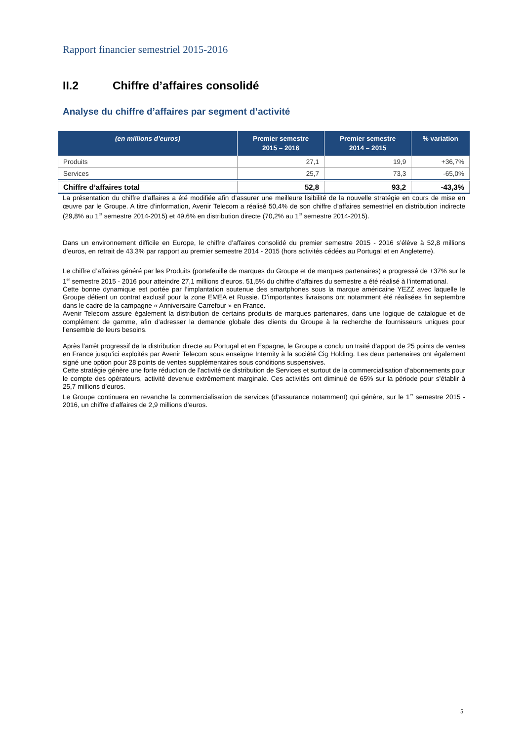Rapport financier semestriel 2015-2016
II.2 Chiffre d’affaires consolidé
Analyse du chiffre d’affaires par segment d’activité
| (en millions d’euros) | Premier semestre 2015 – 2016 | Premier semestre 2014 – 2015 | % variation |
| --- | --- | --- | --- |
| Produits | 27,1 | 19,9 | +36,7% |
| Services | 25,7 | 73,3 | -65,0% |
| Chiffre d’affaires total | 52,8 | 93,2 | -43,3% |
La présentation du chiffre d’affaires a été modifiée afin d’assurer une meilleure lisibilité de la nouvelle stratégie en cours de mise en œuvre par le Groupe. A titre d’information, Avenir Telecom a réalisé 50,4% de son chiffre d’affaires semestriel en distribution indirecte (29,8% au 1<sup>er</sup> semestre 2014-2015) et 49,6% en distribution directe (70,2% au 1<sup>er</sup> semestre 2014-2015).
Dans un environnement difficile en Europe, le chiffre d’affaires consolidé du premier semestre 2015 - 2016 s’élève à 52,8 millions d’euros, en retrait de 43,3% par rapport au premier semestre 2014 - 2015 (hors activités cédées au Portugal et en Angleterre).
Le chiffre d’affaires généré par les Produits (portefeuille de marques du Groupe et de marques partenaires) a progressé de +37% sur le 1<sup>er</sup> semestre 2015 - 2016 pour atteindre 27,1 millions d’euros. 51,5% du chiffre d’affaires du semestre a été réalisé à l’international.
Cette bonne dynamique est portée par l’implantation soutenue des smartphones sous la marque américaine YEZZ avec laquelle le Groupe détient un contrat exclusif pour la zone EMEA et Russie. D’importantes livraisons ont notamment été réalisées fin septembre dans le cadre de la campagne « Anniversaire Carrefour » en France.
Avenir Telecom assure également la distribution de certains produits de marques partenaires, dans une logique de catalogue et de complément de gamme, afin d’adresser la demande globale des clients du Groupe à la recherche de fournisseurs uniques pour l’ensemble de leurs besoins.
Après l’arrêt progressif de la distribution directe au Portugal et en Espagne, le Groupe a conclu un traité d’apport de 25 points de ventes en France jusqu’ici exploités par Avenir Telecom sous enseigne Internity à la société Cig Holding. Les deux partenaires ont également signé une option pour 28 points de ventes supplémentaires sous conditions suspensives.
Cette stratégie génère une forte réduction de l’activité de distribution de Services et surtout de la commercialisation d’abonnements pour le compte des opérateurs, activité devenue extrêmement marginale. Ces activités ont diminué de 65% sur la période pour s’établir à 25,7 millions d’euros.
Le Groupe continuera en revanche la commercialisation de services (d’assurance notamment) qui génère, sur le 1<sup>er</sup> semestre 2015 - 2016, un chiffre d’affaires de 2,9 millions d’euros.
5